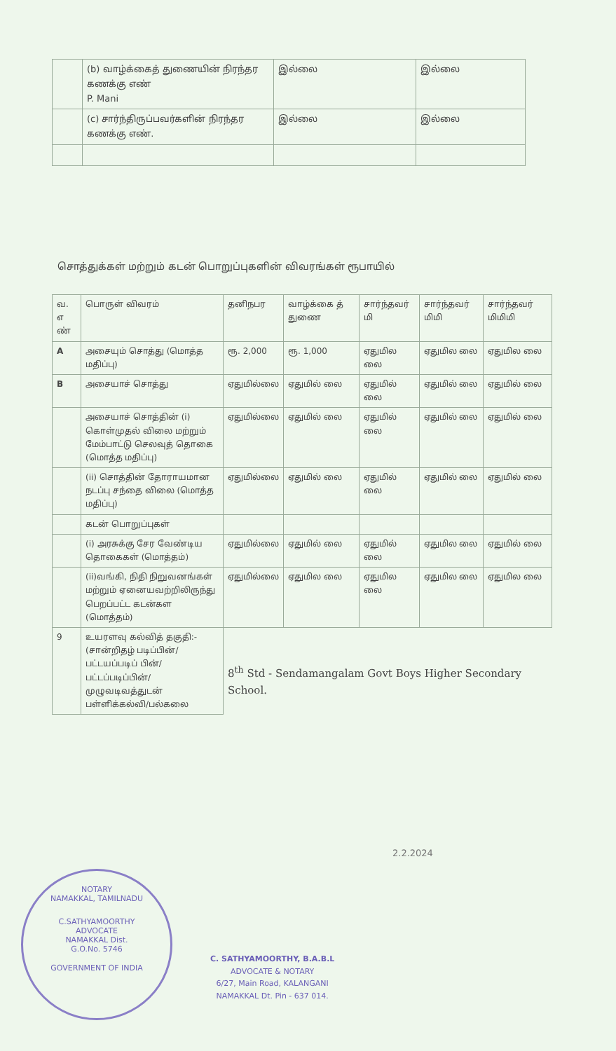| | (b) வாழ்க்கைத் துணையின் நிரந்தர கணக்கு எண் P. Mani | இல்லை | இல்லை |
| | (c) சார்ந்திருப்பவர்களின் நிரந்தர கணக்கு எண். | இல்லை | இல்லை |
சொத்துக்கள் மற்றும் கடன் பொறுப்புகளின் விவரங்கள் ரூபாயில்
| வ. எ ண் | பொருள் விவரம் | தனிநபர | வாழ்க்கை த் துணை | சார்ந்தவர் மி | சார்ந்தவர் மிமி | சார்ந்தவர் மிமிமி |
| --- | --- | --- | --- | --- | --- | --- |
| A | அசையும் சொத்து (மொத்த மதிப்பு) | ரூ. 2,000 | ரூ. 1,000 | ஏதுமில லை | ஏதுமில லை | ஏதுமில லை |
| B | அசையாச் சொத்து | ஏதுமில்லை | ஏதுமில் லை | ஏதுமில் லை | ஏதுமில் லை | ஏதுமில் லை |
| | அசையாச் சொத்தின் (i) கொள்முதல் விலை மற்றும் மேம்பாட்டு செலவுத் தொகை (மொத்த மதிப்பு) | ஏதுமில்லை | ஏதுமில் லை | ஏதுமில் லை | ஏதுமில் லை | ஏதுமில் லை |
| | (ii) சொத்தின் தோராயமான நடப்பு சந்தை விலை (மொத்த மதிப்பு) | ஏதுமில்லை | ஏதுமில் லை | ஏதுமில் லை | ஏதுமில் லை | ஏதுமில் லை |
| | கடன் பொறுப்புகள் | | | | | |
| | (i) அரசுக்கு சேர வேண்டிய தொகைகள் (மொத்தம்) | ஏதுமில்லை | ஏதுமில் லை | ஏதுமில் லை | ஏதுமில லை | ஏதுமில் லை |
| | (ii)வங்கி, நிதி நிறுவனங்கள் மற்றும் ஏனையவற்றிலிருந்து பெறப்பட்ட கடன்கள (மொத்தம்) | ஏதுமில்லை | ஏதுமில லை | ஏதுமில லை | ஏதுமில லை | ஏதுமில லை |
| 9 | உயரளவு கல்வித் தகுதி:- (சான்றிதழ் படிப்பின்/பட்டயப்படிப் பின்/பட்டப்படிப்பின்/ முழுவடிவத்துடன் பள்ளிக்கல்வி/பல்கலை | 8<sup>th</sup> Std - Sendamangalam Govt Boys Higher Secondary School. | | | | |
2.2.2024
NOTARY
NAMAKKAL, TAMILNADU
C.SATHYAMOORTHY
ADVOCATE
NAMAKKAL Dist.
G.O.No. 5746
GOVERNMENT OF INDIA
C. SATHYAMOORTHY, B.A.B.L
ADVOCATE & NOTARY
6/27, Main Road, KALANGANI
NAMAKKAL Dt. Pin - 637 014.